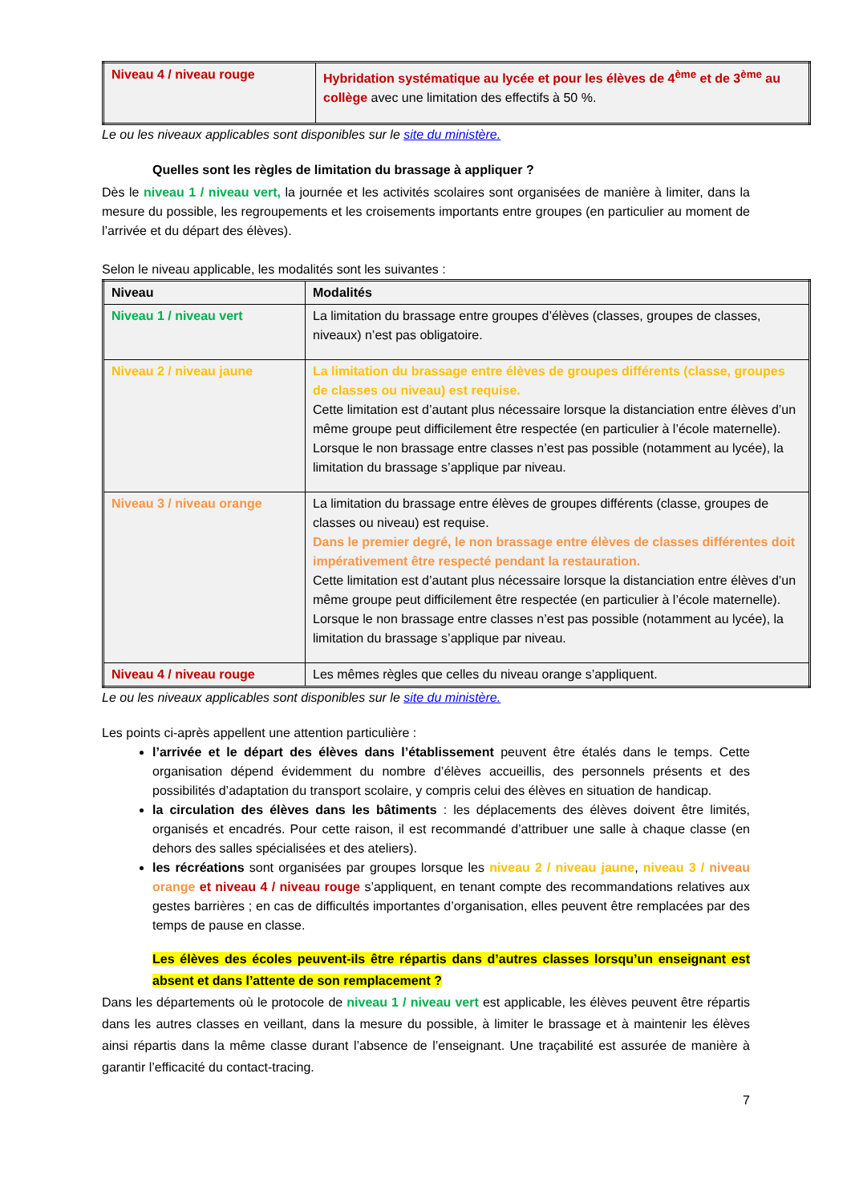| Niveau 4 / niveau rouge | Hybridation systématique au lycée et pour les élèves de 4<sup>ème</sup> et de 3<sup>ème</sup> au collège avec une limitation des effectifs à 50 %. |
Le ou les niveaux applicables sont disponibles sur le site du ministère.
Quelles sont les règles de limitation du brassage à appliquer ?
Dès le niveau 1 / niveau vert, la journée et les activités scolaires sont organisées de manière à limiter, dans la mesure du possible, les regroupements et les croisements importants entre groupes (en particulier au moment de l’arrivée et du départ des élèves).
Selon le niveau applicable, les modalités sont les suivantes :
| Niveau | Modalités |
| Niveau 1 / niveau vert | La limitation du brassage entre groupes d’élèves (classes, groupes de classes, niveaux) n’est pas obligatoire. |
| Niveau 2 / niveau jaune | La limitation du brassage entre élèves de groupes différents (classe, groupes de classes ou niveau) est requise. Cette limitation est d’autant plus nécessaire lorsque la distanciation entre élèves d’un même groupe peut difficilement être respectée (en particulier à l’école maternelle). Lorsque le non brassage entre classes n’est pas possible (notamment au lycée), la limitation du brassage s’applique par niveau. |
| Niveau 3 / niveau orange | La limitation du brassage entre élèves de groupes différents (classe, groupes de classes ou niveau) est requise. Dans le premier degré, le non brassage entre élèves de classes différentes doit impérativement être respecté pendant la restauration. Cette limitation est d’autant plus nécessaire lorsque la distanciation entre élèves d’un même groupe peut difficilement être respectée (en particulier à l’école maternelle). Lorsque le non brassage entre classes n’est pas possible (notamment au lycée), la limitation du brassage s’applique par niveau. |
| Niveau 4 / niveau rouge | Les mêmes règles que celles du niveau orange s’appliquent. |
Le ou les niveaux applicables sont disponibles sur le site du ministère.
Les points ci-après appellent une attention particulière :
l’arrivée et le départ des élèves dans l’établissement peuvent être étalés dans le temps. Cette organisation dépend évidemment du nombre d’élèves accueillis, des personnels présents et des possibilités d’adaptation du transport scolaire, y compris celui des élèves en situation de handicap.
la circulation des élèves dans les bâtiments : les déplacements des élèves doivent être limités, organisés et encadrés. Pour cette raison, il est recommandé d’attribuer une salle à chaque classe (en dehors des salles spécialisées et des ateliers).
les récréations sont organisées par groupes lorsque les niveau 2 / niveau jaune, niveau 3 / niveau orange et niveau 4 / niveau rouge s’appliquent, en tenant compte des recommandations relatives aux gestes barrières ; en cas de difficultés importantes d’organisation, elles peuvent être remplacées par des temps de pause en classe.
Les élèves des écoles peuvent-ils être répartis dans d’autres classes lorsqu’un enseignant est absent et dans l’attente de son remplacement ?
Dans les départements où le protocole de niveau 1 / niveau vert est applicable, les élèves peuvent être répartis dans les autres classes en veillant, dans la mesure du possible, à limiter le brassage et à maintenir les élèves ainsi répartis dans la même classe durant l’absence de l’enseignant. Une traçabilité est assurée de manière à garantir l’efficacité du contact-tracing.
7